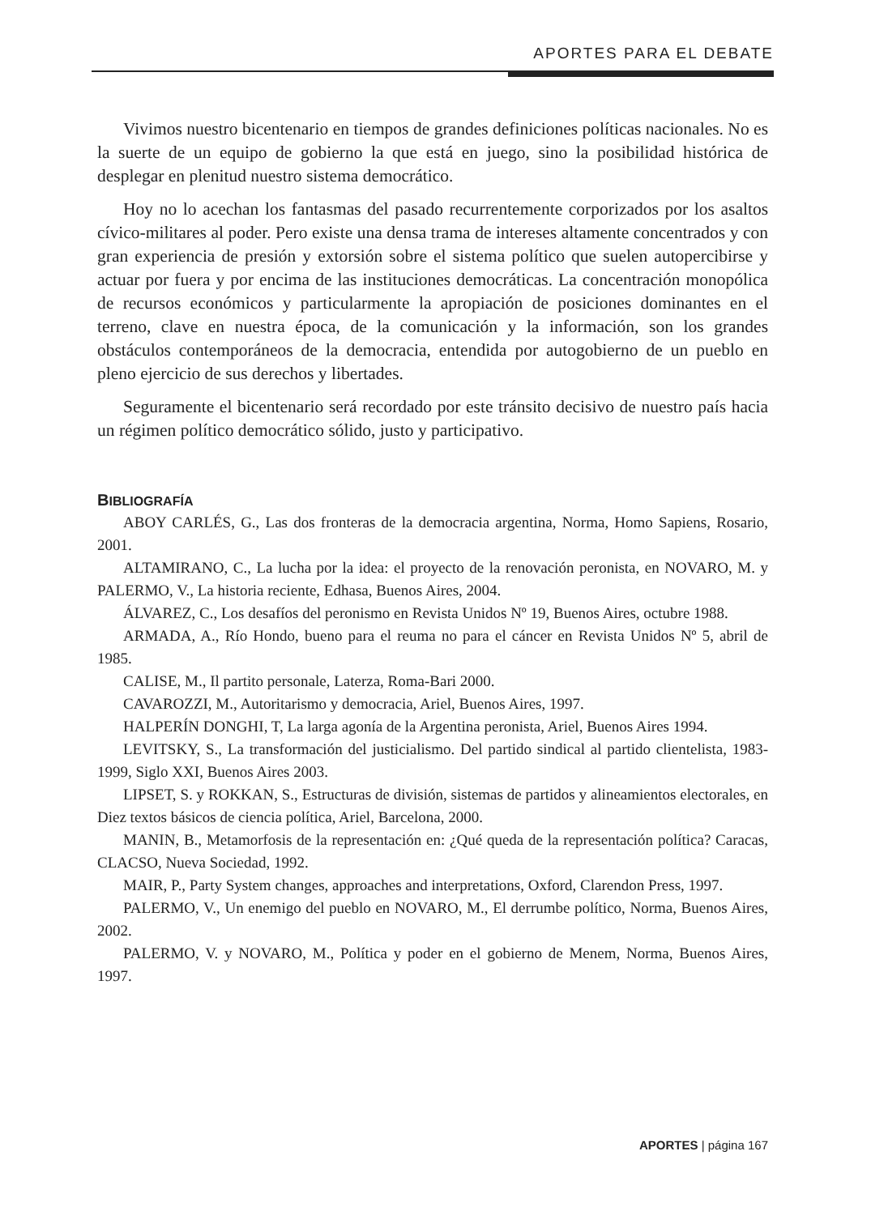APORTES PARA EL DEBATE
Vivimos nuestro bicentenario en tiempos de grandes definiciones políticas nacionales. No es la suerte de un equipo de gobierno la que está en juego, sino la posibilidad histórica de desplegar en plenitud nuestro sistema democrático.
Hoy no lo acechan los fantasmas del pasado recurrentemente corporizados por los asaltos cívico-militares al poder. Pero existe una densa trama de intereses altamente concentrados y con gran experiencia de presión y extorsión sobre el sistema político que suelen autopercibirse y actuar por fuera y por encima de las instituciones democráticas. La concentración monopólica de recursos económicos y particularmente la apropiación de posiciones dominantes en el terreno, clave en nuestra época, de la comunicación y la información, son los grandes obstáculos contemporáneos de la democracia, entendida por autogobierno de un pueblo en pleno ejercicio de sus derechos y libertades.
Seguramente el bicentenario será recordado por este tránsito decisivo de nuestro país hacia un régimen político democrático sólido, justo y participativo.
BIBLIOGRAFÍA
ABOY CARLÉS, G., Las dos fronteras de la democracia argentina, Norma, Homo Sapiens, Rosario, 2001.
ALTAMIRANO, C., La lucha por la idea: el proyecto de la renovación peronista, en NOVARO, M. y PALERMO, V., La historia reciente, Edhasa, Buenos Aires, 2004.
ÁLVAREZ, C., Los desafíos del peronismo en Revista Unidos Nº 19, Buenos Aires, octubre 1988.
ARMADA, A., Río Hondo, bueno para el reuma no para el cáncer en Revista Unidos Nº 5, abril de 1985.
CALISE, M., Il partito personale, Laterza, Roma-Bari 2000.
CAVAROZZI, M., Autoritarismo y democracia, Ariel, Buenos Aires, 1997.
HALPERÍN DONGHI, T, La larga agonía de la Argentina peronista, Ariel, Buenos Aires 1994.
LEVITSKY, S., La transformación del justicialismo. Del partido sindical al partido clientelista, 1983-1999, Siglo XXI, Buenos Aires 2003.
LIPSET, S. y ROKKAN, S., Estructuras de división, sistemas de partidos y alineamientos electorales, en Diez textos básicos de ciencia política, Ariel, Barcelona, 2000.
MANIN, B., Metamorfosis de la representación en: ¿Qué queda de la representación política? Caracas, CLACSO, Nueva Sociedad, 1992.
MAIR, P., Party System changes, approaches and interpretations, Oxford, Clarendon Press, 1997.
PALERMO, V., Un enemigo del pueblo en NOVARO, M., El derrumbe político, Norma, Buenos Aires, 2002.
PALERMO, V. y NOVARO, M., Política y poder en el gobierno de Menem, Norma, Buenos Aires, 1997.
APORTES | página 167